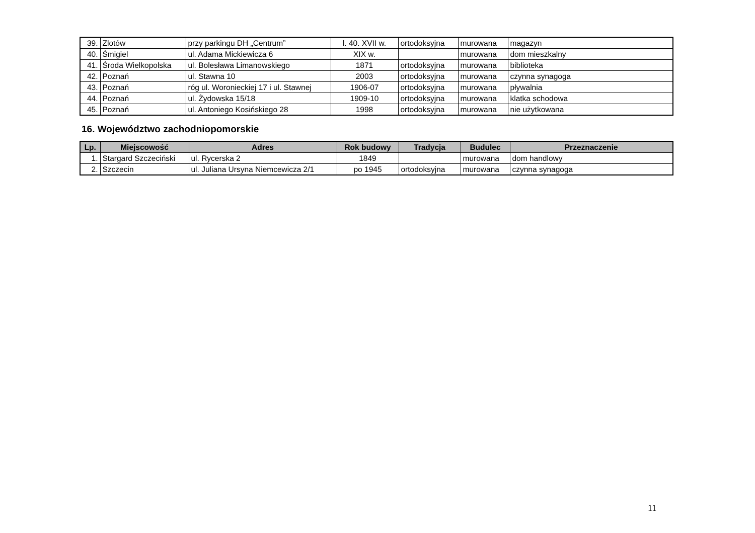| 39. | Zlotów | przy parkingu DH „Centrum” | l. 40. XVII w. | ortodoksyjna | murowana | magazyn |
| 40. | Śmigiel | ul. Adama Mickiewicza 6 | XIX w. | | murowana | dom mieszkalny |
| 41. | Środa Wielkopolska | ul. Bolesława Limanowskiego | 1871 | ortodoksyjna | murowana | biblioteka |
| 42. | Poznań | ul. Stawna 10 | 2003 | ortodoksyjna | murowana | czynna synagoga |
| 43. | Poznań | róg ul. Woronieckiej 17 i ul. Stawnej | 1906-07 | ortodoksyjna | murowana | pływalnia |
| 44. | Poznań | ul. Żydowska 15/18 | 1909-10 | ortodoksyjna | murowana | klatka schodowa |
| 45. | Poznań | ul. Antoniego Kosińskiego 28 | 1998 | ortodoksyjna | murowana | nie użytkowana |
16. Województwo zachodniopomorskie
| Lp. | Miejscowość | Adres | Rok budowy | Tradycja | Budulec | Przeznaczenie |
| --- | --- | --- | --- | --- | --- | --- |
| 1. | Stargard Szczeciński | ul. Rycerska 2 | 1849 | | murowana | dom handlowy |
| 2. | Szczecin | ul. Juliana Ursyna Niemcewicza 2/1 | po 1945 | ortodoksyjna | murowana | czynna synagoga |
11